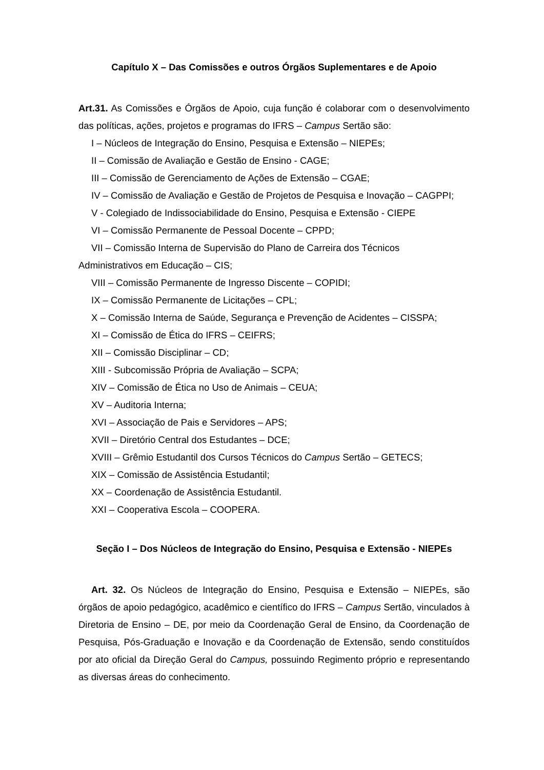Capítulo X – Das Comissões e outros Órgãos Suplementares e de Apoio
Art.31. As Comissões e Órgãos de Apoio, cuja função é colaborar com o desenvolvimento das políticas, ações, projetos e programas do IFRS – Campus Sertão são:
I – Núcleos de Integração do Ensino, Pesquisa e Extensão – NIEPEs;
II – Comissão de Avaliação e Gestão de Ensino - CAGE;
III – Comissão de Gerenciamento de Ações de Extensão – CGAE;
IV – Comissão de Avaliação e Gestão de Projetos de Pesquisa e Inovação – CAGPPI;
V - Colegiado de Indissociabilidade do Ensino, Pesquisa e Extensão - CIEPE
VI – Comissão Permanente de Pessoal Docente – CPPD;
VII – Comissão Interna de Supervisão do Plano de Carreira dos Técnicos
Administrativos em Educação – CIS;
VIII – Comissão Permanente de Ingresso Discente – COPIDI;
IX – Comissão Permanente de Licitações – CPL;
X – Comissão Interna de Saúde, Segurança e Prevenção de Acidentes – CISSPA;
XI – Comissão de Ética do IFRS – CEIFRS;
XII – Comissão Disciplinar – CD;
XIII - Subcomissão Própria de Avaliação – SCPA;
XIV – Comissão de Ética no Uso de Animais – CEUA;
XV – Auditoria Interna;
XVI – Associação de Pais e Servidores – APS;
XVII – Diretório Central dos Estudantes – DCE;
XVIII – Grêmio Estudantil dos Cursos Técnicos do Campus Sertão – GETECS;
XIX – Comissão de Assistência Estudantil;
XX – Coordenação de Assistência Estudantil.
XXI – Cooperativa Escola – COOPERA.
Seção I – Dos Núcleos de Integração do Ensino, Pesquisa e Extensão - NIEPEs
Art. 32. Os Núcleos de Integração do Ensino, Pesquisa e Extensão – NIEPEs, são órgãos de apoio pedagógico, acadêmico e científico do IFRS – Campus Sertão, vinculados à Diretoria de Ensino – DE, por meio da Coordenação Geral de Ensino, da Coordenação de Pesquisa, Pós-Graduação e Inovação e da Coordenação de Extensão, sendo constituídos por ato oficial da Direção Geral do Campus, possuindo Regimento próprio e representando as diversas áreas do conhecimento.